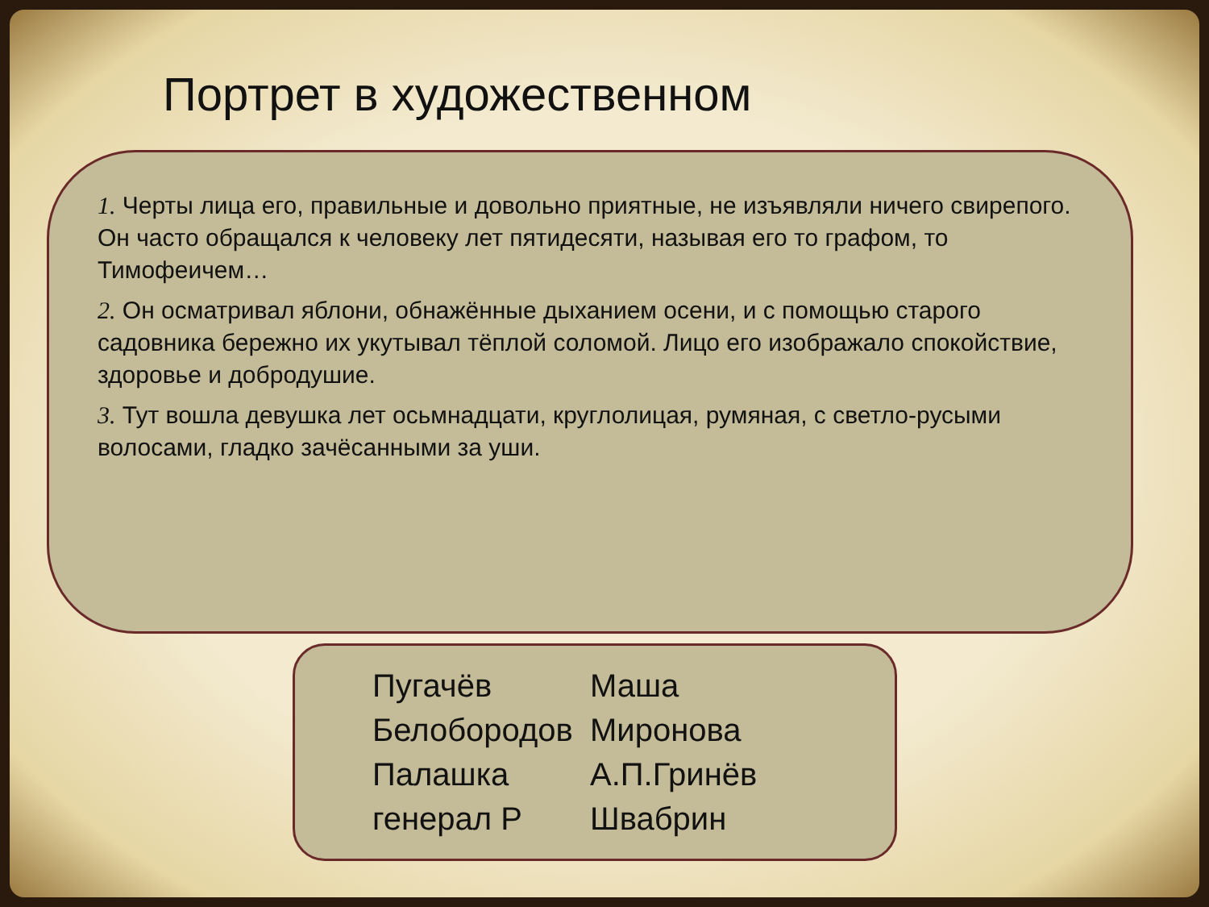Портрет в художественном
1. Черты лица его, правильные и довольно приятные, не изъявляли ничего свирепого. Он часто обращался к человеку лет пятидесяти, называя его то графом, то Тимофеичем…
2. Он осматривал яблони, обнажённые дыханием осени, и с помощью старого садовника бережно их укутывал тёплой соломой. Лицо его изображало спокойствие, здоровье и добродушие.
3. Тут вошла девушка лет осьмнадцати, круглолицая, румяная, с светло-русыми волосами, гладко зачёсанными за уши.
Пугачёв
Белобородов
Палашка
генерал Р
Маша Миронова
А.П.Гринёв
Швабрин